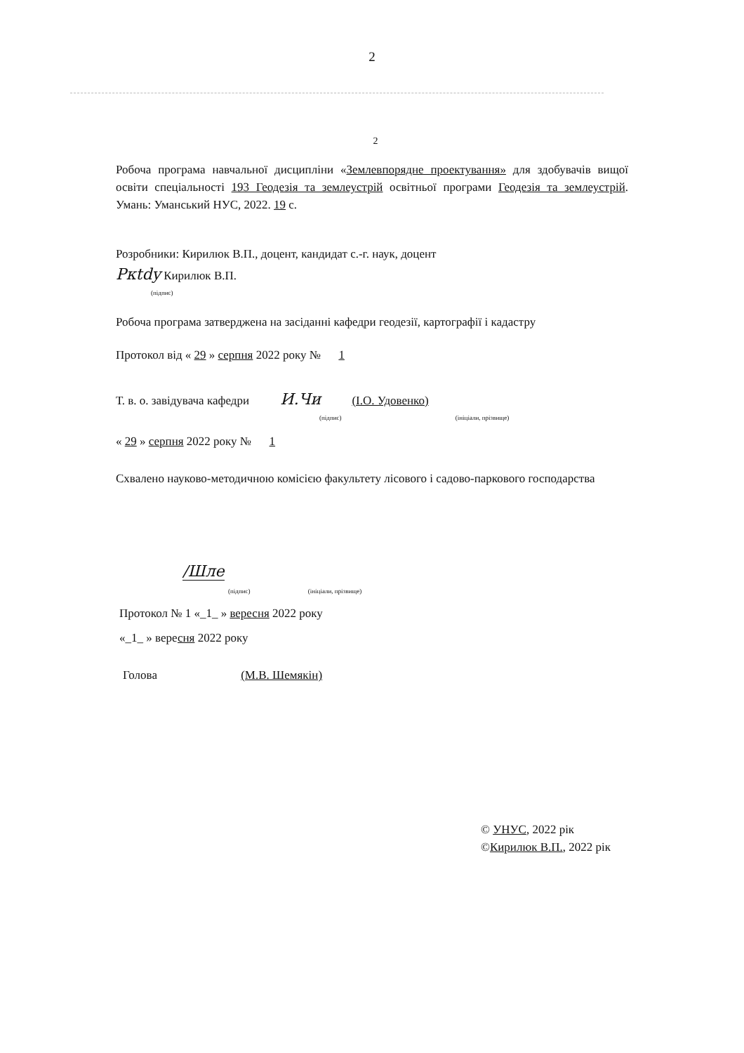2
2
Робоча програма навчальної дисципліни «Землевпорядне проектування» для здобувачів вищої освіти спеціальності 193 Геодезія та землеустрій освітньої програми Геодезія та землеустрій. Умань: Уманський НУС, 2022. 19 с.
Розробники: Кирилюк В.П., доцент, кандидат с.-г. наук, доцент
Ркtdy Кирилюк В.П.
(підпис)
Робоча програма затверджена на засіданні кафедри геодезії, картографії і кадастру
Протокол від « 29 » серпня 2022 року № 1
Т. в. о. завідувача кафедри И.Чи (І.О. Удовенко)
(підпис) (ініціали, прізвище)
« 29 » серпня 2022 року № 1
Схвалено науково-методичною комісією факультету лісового і садово-паркового господарства
/Шле
(підпис) (ініціали, прізвище)
Протокол № 1 «_1_ » вересня 2022 року
«_1_ » вересня 2022 року
Голова (М.В. Шемякін)
© УНУС, 2022 рік
©Кирилюк В.П., 2022 рік